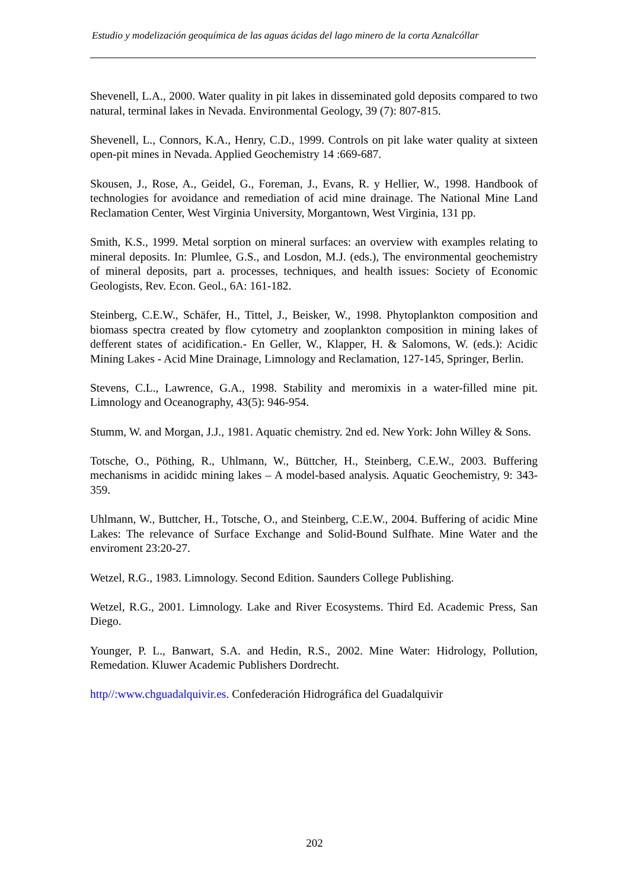Estudio y modelización geoquímica de las aguas ácidas del lago minero de la corta Aznalcóllar
Shevenell, L.A., 2000. Water quality in pit lakes in disseminated gold deposits compared to two natural, terminal lakes in Nevada. Environmental Geology, 39 (7): 807-815.
Shevenell, L., Connors, K.A., Henry, C.D., 1999. Controls on pit lake water quality at sixteen open-pit mines in Nevada. Applied Geochemistry 14 :669-687.
Skousen, J., Rose, A., Geidel, G., Foreman, J., Evans, R. y Hellier, W., 1998. Handbook of technologies for avoidance and remediation of acid mine drainage. The National Mine Land Reclamation Center, West Virginia University, Morgantown, West Virginia, 131 pp.
Smith, K.S., 1999. Metal sorption on mineral surfaces: an overview with examples relating to mineral deposits. In: Plumlee, G.S., and Losdon, M.J. (eds.), The environmental geochemistry of mineral deposits, part a. processes, techniques, and health issues: Society of Economic Geologists, Rev. Econ. Geol., 6A: 161-182.
Steinberg, C.E.W., Schäfer, H., Tittel, J., Beisker, W., 1998. Phytoplankton composition and biomass spectra created by flow cytometry and zooplankton composition in mining lakes of defferent states of acidification.- En Geller, W., Klapper, H. & Salomons, W. (eds.): Acidic Mining Lakes - Acid Mine Drainage, Limnology and Reclamation, 127-145, Springer, Berlin.
Stevens, C.L., Lawrence, G.A., 1998. Stability and meromixis in a water-filled mine pit. Limnology and Oceanography, 43(5): 946-954.
Stumm, W. and Morgan, J.J., 1981. Aquatic chemistry. 2nd ed. New York: John Willey & Sons.
Totsche, O., Pöthing, R., Uhlmann, W., Büttcher, H., Steinberg, C.E.W., 2003. Buffering mechanisms in acididc mining lakes – A model-based analysis. Aquatic Geochemistry, 9: 343-359.
Uhlmann, W., Buttcher, H., Totsche, O., and Steinberg, C.E.W., 2004. Buffering of acidic Mine Lakes: The relevance of Surface Exchange and Solid-Bound Sulfhate. Mine Water and the enviroment 23:20-27.
Wetzel, R.G., 1983. Limnology. Second Edition. Saunders College Publishing.
Wetzel, R.G., 2001. Limnology. Lake and River Ecosystems. Third Ed. Academic Press, San Diego.
Younger, P. L., Banwart, S.A. and Hedin, R.S., 2002. Mine Water: Hidrology, Pollution, Remedation. Kluwer Academic Publishers Dordrecht.
http//:www.chguadalquivir.es. Confederación Hidrográfica del Guadalquivir
202